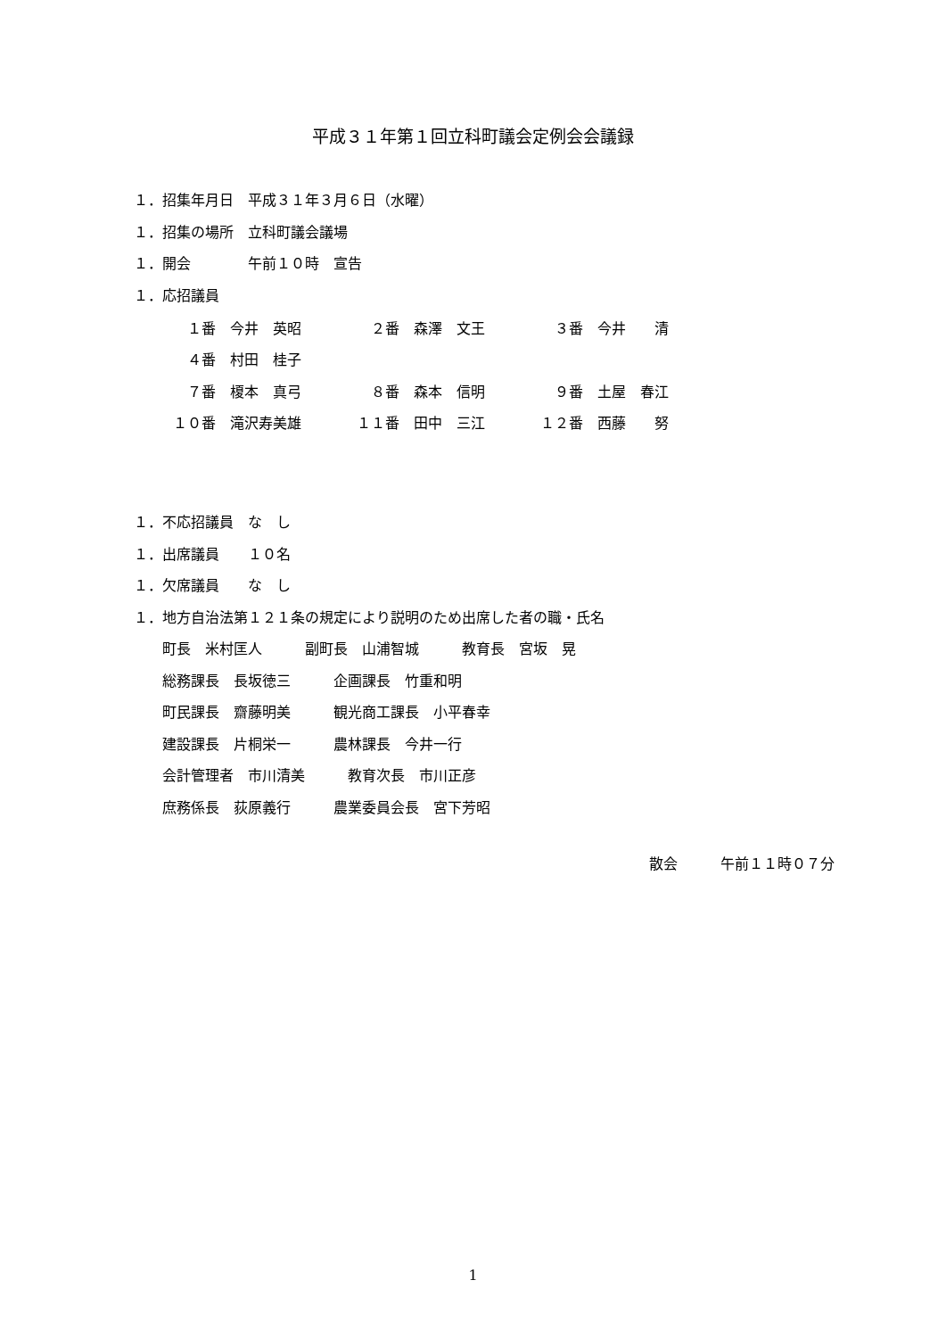平成３１年第１回立科町議会定例会会議録
１．招集年月日　平成３１年３月６日（水曜）
１．招集の場所　立科町議会議場
１．開会　　　　午前１０時　宣告
１．応招議員
| １番 今井 英昭 | ２番 森澤 文王 | ３番 今井 清 |
| ４番 村田 桂子 | | |
| ７番 榎本 真弓 | ８番 森本 信明 | ９番 土屋 春江 |
| １０番 滝沢寿美雄 | １１番 田中 三江 | １２番 西藤 努 |
１．不応招議員　な　し
１．出席議員　　１０名
１．欠席議員　　な　し
１．地方自治法第１２１条の規定により説明のため出席した者の職・氏名
　　町長　米村匡人　　　副町長　山浦智城　　　教育長　宮坂　晃
　　総務課長　長坂徳三　　　企画課長　竹重和明
　　町民課長　齋藤明美　　　観光商工課長　小平春幸
　　建設課長　片桐栄一　　　農林課長　今井一行
　　会計管理者　市川清美　　　教育次長　市川正彦
　　庶務係長　荻原義行　　　農業委員会長　宮下芳昭
散会　　　午前１１時０７分
1